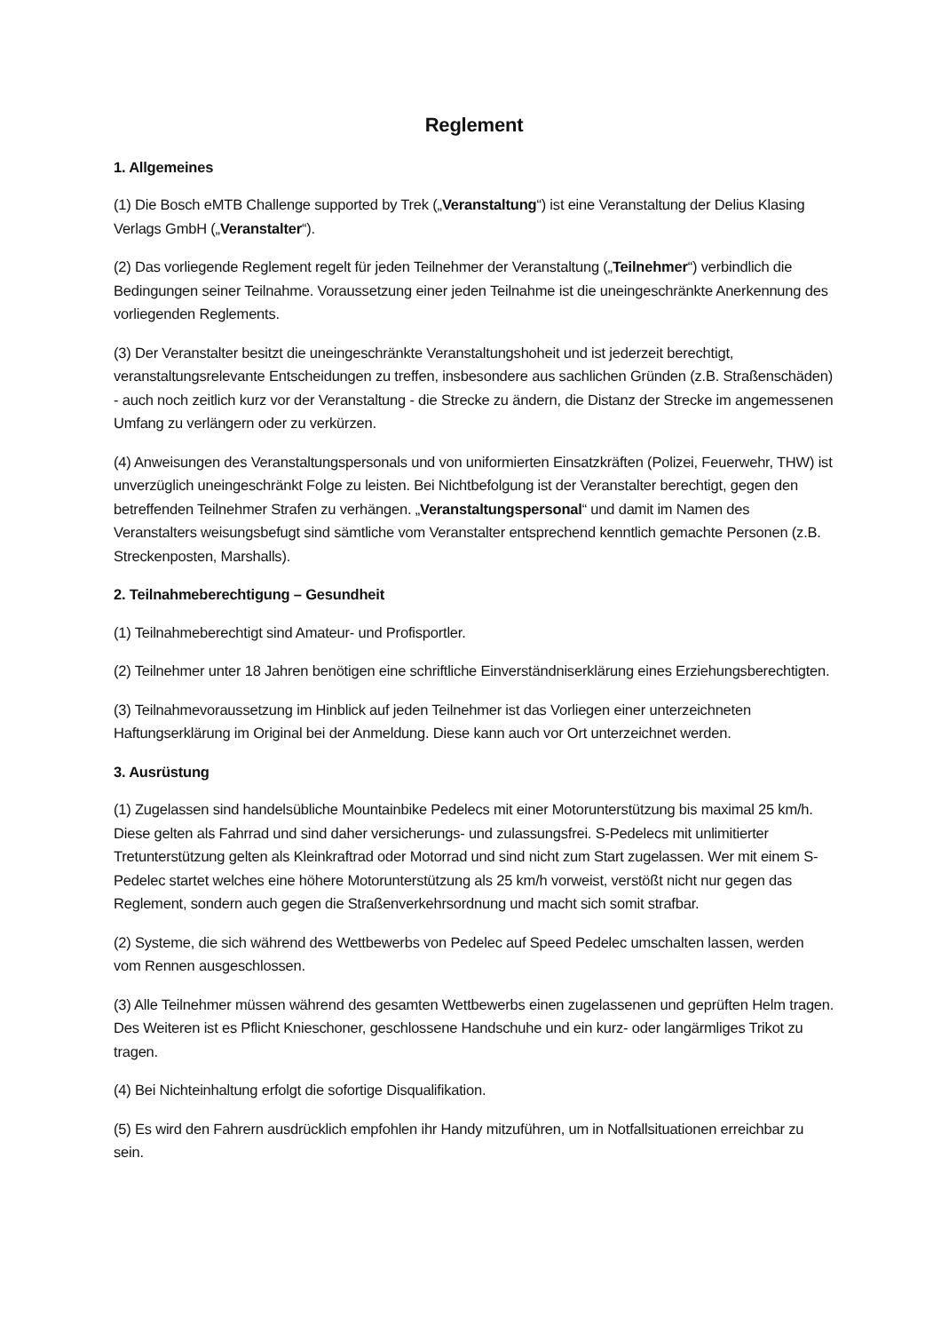Reglement
1. Allgemeines
(1) Die Bosch eMTB Challenge supported by Trek („Veranstaltung“) ist eine Veranstaltung der Delius Klasing Verlags GmbH („Veranstalter“).
(2) Das vorliegende Reglement regelt für jeden Teilnehmer der Veranstaltung („Teilnehmer“) verbindlich die Bedingungen seiner Teilnahme. Voraussetzung einer jeden Teilnahme ist die uneingeschränkte Anerkennung des vorliegenden Reglements.
(3) Der Veranstalter besitzt die uneingeschränkte Veranstaltungshoheit und ist jederzeit berechtigt, veranstaltungsrelevante Entscheidungen zu treffen, insbesondere aus sachlichen Gründen (z.B. Straßenschäden) - auch noch zeitlich kurz vor der Veranstaltung - die Strecke zu ändern, die Distanz der Strecke im angemessenen Umfang zu verlängern oder zu verkürzen.
(4) Anweisungen des Veranstaltungspersonals und von uniformierten Einsatzkräften (Polizei, Feuerwehr, THW) ist unverzüglich uneingeschränkt Folge zu leisten. Bei Nichtbefolgung ist der Veranstalter berechtigt, gegen den betreffenden Teilnehmer Strafen zu verhängen. „Veranstaltungspersonal“ und damit im Namen des Veranstalters weisungsbefugt sind sämtliche vom Veranstalter entsprechend kenntlich gemachte Personen (z.B. Streckenposten, Marshalls).
2. Teilnahmeberechtigung – Gesundheit
(1) Teilnahmeberechtigt sind Amateur- und Profisportler.
(2) Teilnehmer unter 18 Jahren benötigen eine schriftliche Einverständniserklärung eines Erziehungsberechtigten.
(3) Teilnahmevoraussetzung im Hinblick auf jeden Teilnehmer ist das Vorliegen einer unterzeichneten Haftungserklärung im Original bei der Anmeldung. Diese kann auch vor Ort unterzeichnet werden.
3. Ausrüstung
(1) Zugelassen sind handelsübliche Mountainbike Pedelecs mit einer Motorunterstützung bis maximal 25 km/h. Diese gelten als Fahrrad und sind daher versicherungs- und zulassungsfrei. S-Pedelecs mit unlimitierter Tretunterstützung gelten als Kleinkraftrad oder Motorrad und sind nicht zum Start zugelassen. Wer mit einem S-Pedelec startet welches eine höhere Motorunterstützung als 25 km/h vorweist, verstößt nicht nur gegen das Reglement, sondern auch gegen die Straßenverkehrsordnung und macht sich somit strafbar.
(2) Systeme, die sich während des Wettbewerbs von Pedelec auf Speed Pedelec umschalten lassen, werden vom Rennen ausgeschlossen.
(3) Alle Teilnehmer müssen während des gesamten Wettbewerbs einen zugelassenen und geprüften Helm tragen. Des Weiteren ist es Pflicht Knieschoner, geschlossene Handschuhe und ein kurz- oder langärmliges Trikot zu tragen.
(4) Bei Nichteinhaltung erfolgt die sofortige Disqualifikation.
(5) Es wird den Fahrern ausdrücklich empfohlen ihr Handy mitzuführen, um in Notfallsituationen erreichbar zu sein.